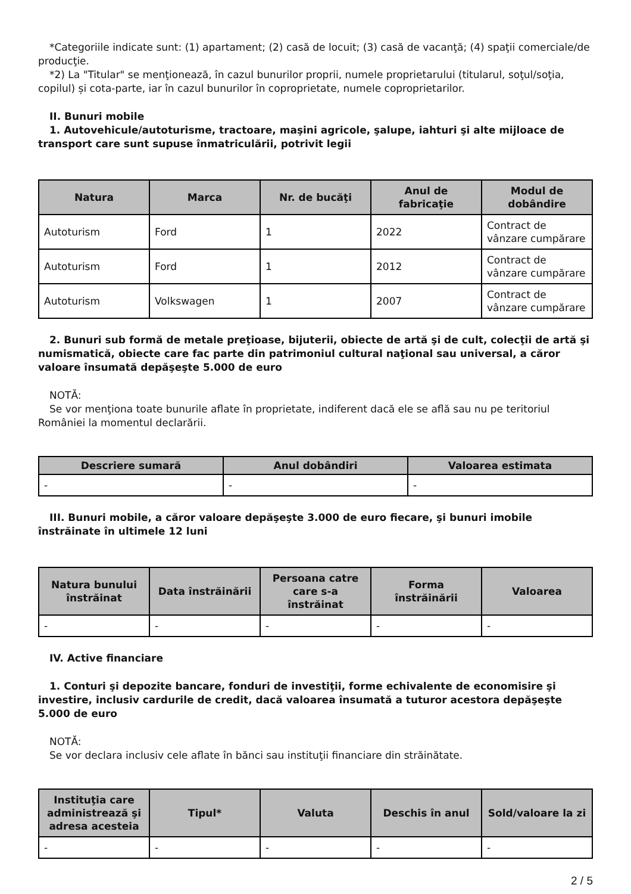*Categoriile indicate sunt: (1) apartament; (2) casă de locuit; (3) casă de vacanţă; (4) spaţii comerciale/de producţie.
*2) La "Titular" se menţionează, în cazul bunurilor proprii, numele proprietarului (titularul, soţul/soţia, copilul) și cota-parte, iar în cazul bunurilor în coproprietate, numele coproprietarilor.
II. Bunuri mobile
1. Autovehicule/autoturisme, tractoare, maşini agricole, şalupe, iahturi şi alte mijloace de transport care sunt supuse înmatriculării, potrivit legii
| Natura | Marca | Nr. de bucăţi | Anul de fabricaţie | Modul de dobândire |
| --- | --- | --- | --- | --- |
| Autoturism | Ford | 1 | 2022 | Contract de vânzare cumpărare |
| Autoturism | Ford | 1 | 2012 | Contract de vânzare cumpărare |
| Autoturism | Volkswagen | 1 | 2007 | Contract de vânzare cumpărare |
2. Bunuri sub formă de metale preţioase, bijuterii, obiecte de artă şi de cult, colecţii de artă şi numismatică, obiecte care fac parte din patrimoniul cultural naţional sau universal, a căror valoare însumată depăşeşte 5.000 de euro
NOTĂ:
Se vor menţiona toate bunurile aflate în proprietate, indiferent dacă ele se află sau nu pe teritoriul României la momentul declarării.
| Descriere sumară | Anul dobândiri | Valoarea estimata |
| --- | --- | --- |
| - | - | - |
III. Bunuri mobile, a căror valoare depăşeşte 3.000 de euro fiecare, şi bunuri imobile înstrăinate în ultimele 12 luni
| Natura bunului înstrăinat | Data înstrăinării | Persoana catre care s-a înstrăinat | Forma înstrăinării | Valoarea |
| --- | --- | --- | --- | --- |
| - | - | - | - | - |
IV. Active financiare
1. Conturi şi depozite bancare, fonduri de investiţii, forme echivalente de economisire şi investire, inclusiv cardurile de credit, dacă valoarea însumată a tuturor acestora depăşeşte 5.000 de euro
NOTĂ:
Se vor declara inclusiv cele aflate în bănci sau instituţii financiare din străinătate.
| Instituţia care administrează şi adresa acesteia | Tipul* | Valuta | Deschis în anul | Sold/valoare la zi |
| --- | --- | --- | --- | --- |
| - | - | - | - | - |
2 / 5